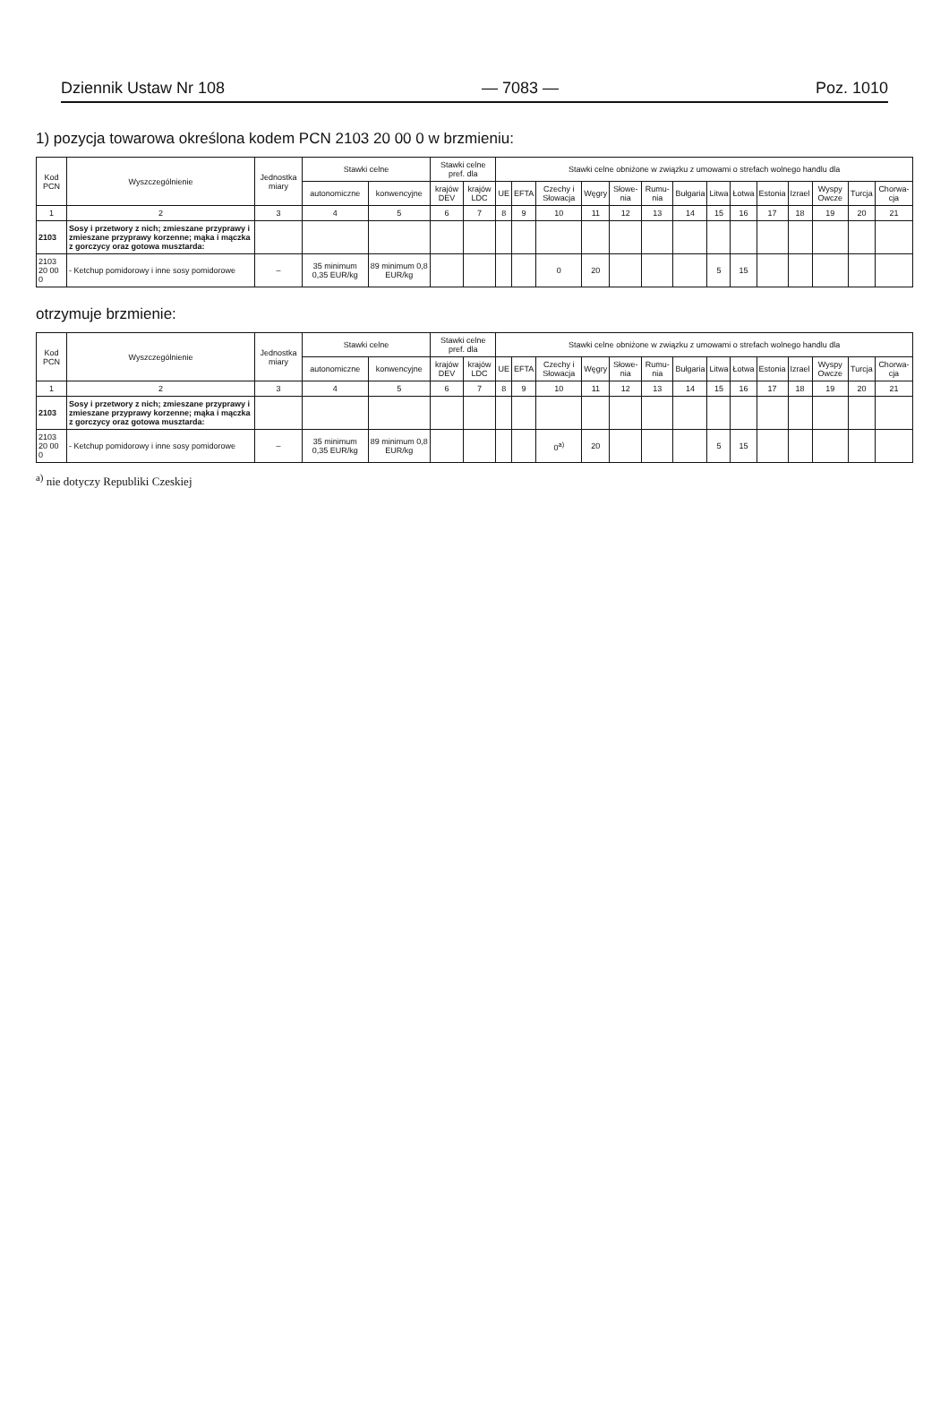Dziennik Ustaw Nr 108 — 7083 — Poz. 1010
1) pozycja towarowa określona kodem PCN 2103 20 00 0 w brzmieniu:
| Kod PCN | Wyszczególnienie | Jednostka miary | Stawki celne | | Stawki celne pref. dla | | Stawki celne obniżone w związku z umowami o strefach wolnego handlu dla | | | | | | | | | | | | | |
| --- | --- | --- | --- | --- | --- | --- | --- | --- | --- | --- | --- | --- | --- | --- | --- | --- | --- | --- | --- | --- |
| | | | autonomiczne | konwencyjne | krajów DEV | krajów LDC | UE | EFTA | Czechy i Słowacja | Węgry | Słowe-nia | Rumu-nia | Bułgaria | Litwa | Łotwa | Estonia | Izrael | Wyspy Owcze | Turcja | Chorwa-cja |
| 1 | 2 | 3 | 4 | 5 | 6 | 7 | 8 | 9 | 10 | 11 | 12 | 13 | 14 | 15 | 16 | 17 | 18 | 19 | 20 | 21 |
| 2103 | Sosy i przetwory z nich; zmieszane przyprawy i zmieszane przyprawy korzenne; mąka i mączka z gorczycy oraz gotowa musztarda: | | | | | | | | | | | | | | | | | | | |
| 2103 20 00 0 | - Ketchup pomidorowy i inne sosy pomidorowe | – | 35 minimum 0,35 EUR/kg | 89 minimum 0,8 EUR/kg | | | | | 0 | 20 | | | | 5 | 15 | | | | | |
otrzymuje brzmienie:
| Kod PCN | Wyszczególnienie | Jednostka miary | Stawki celne | | Stawki celne pref. dla | | Stawki celne obniżone w związku z umowami o strefach wolnego handlu dla | | | | | | | | | | | | | |
| --- | --- | --- | --- | --- | --- | --- | --- | --- | --- | --- | --- | --- | --- | --- | --- | --- | --- | --- | --- | --- |
| | | | autonomiczne | konwencyjne | krajów DEV | krajów LDC | UE | EFTA | Czechy i Słowacja | Węgry | Słowe-nia | Rumu-nia | Bułgaria | Litwa | Łotwa | Estonia | Izrael | Wyspy Owcze | Turcja | Chorwa-cja |
| 1 | 2 | 3 | 4 | 5 | 6 | 7 | 8 | 9 | 10 | 11 | 12 | 13 | 14 | 15 | 16 | 17 | 18 | 19 | 20 | 21 |
| 2103 | Sosy i przetwory z nich; zmieszane przyprawy i zmieszane przyprawy korzenne; mąka i mączka z gorczycy oraz gotowa musztarda: | | | | | | | | | | | | | | | | | | | |
| 2103 20 00 0 | - Ketchup pomidorowy i inne sosy pomidorowe | – | 35 minimum 0,35 EUR/kg | 89 minimum 0,8 EUR/kg | | | | | 0<sup>a)</sup> | 20 | | | | 5 | 15 | | | | | |
<sup>a)</sup> nie dotyczy Republiki Czeskiej